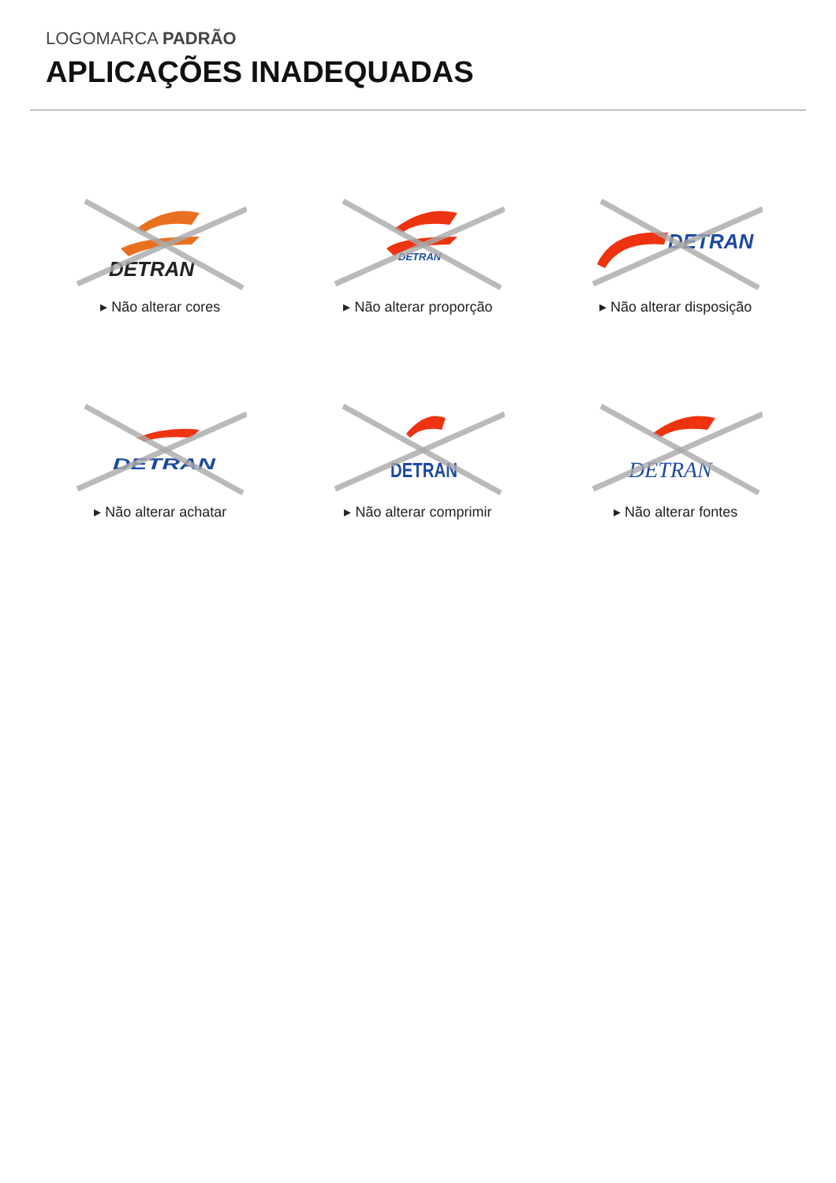LOGOMARCA PADRÃO
APLICAÇÕES INADEQUADAS
DETRAN
▸ Não alterar cores
DETRAN
▸ Não alterar proporção
DETRAN
▸ Não alterar disposição
DETRAN
▸ Não alterar achatar
DETRAN
▸ Não alterar comprimir
DETRAN
▸ Não alterar fontes